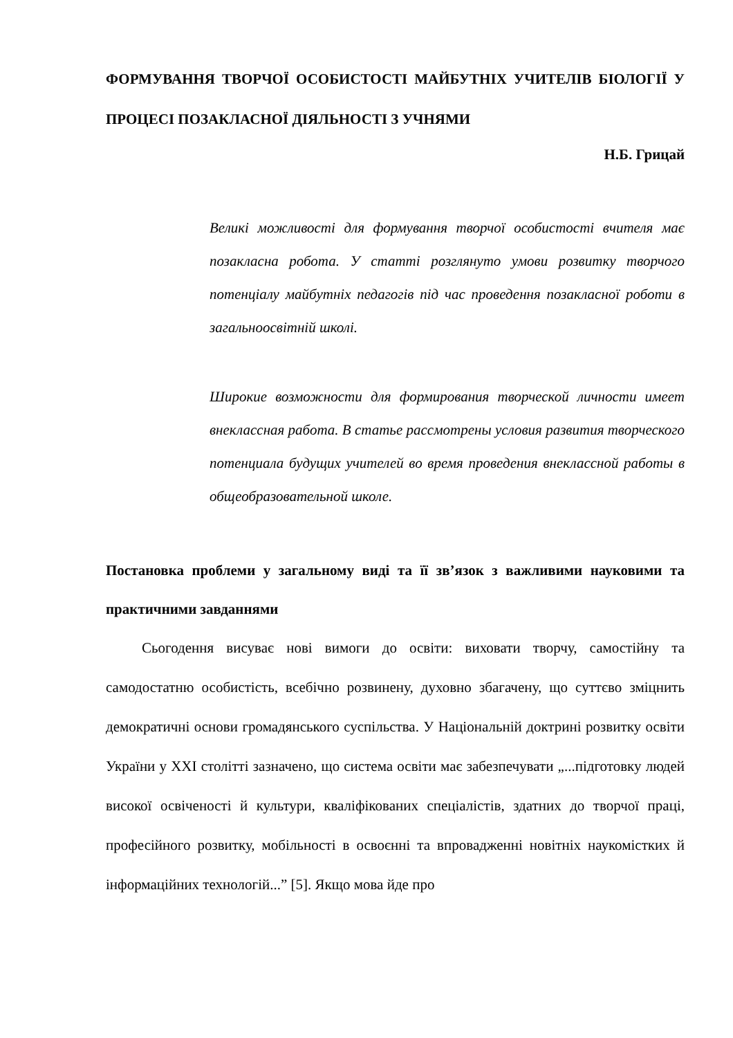ФОРМУВАННЯ ТВОРЧОЇ ОСОБИСТОСТІ МАЙБУТНІХ УЧИТЕЛІВ БІОЛОГІЇ У ПРОЦЕСІ ПОЗАКЛАСНОЇ ДІЯЛЬНОСТІ З УЧНЯМИ
Н.Б. Грицай
Великі можливості для формування творчої особистості вчителя має позакласна робота. У статті розглянуто умови розвитку творчого потенціалу майбутніх педагогів під час проведення позакласної роботи в загальноосвітній школі.
Широкие возможности для формирования творческой личности имеет внеклассная работа. В статье рассмотрены условия развития творческого потенциала будущих учителей во время проведения внеклассной работы в общеобразовательной школе.
Постановка проблеми у загальному виді та її зв’язок з важливими науковими та практичними завданнями
Сьогодення висуває нові вимоги до освіти: виховати творчу, самостійну та самодостатню особистість, всебічно розвинену, духовно збагачену, що суттєво зміцнить демократичні основи громадянського суспільства. У Національній доктрині розвитку освіти України у ХХІ столітті зазначено, що система освіти має забезпечувати „...підготовку людей високої освіченості й культури, кваліфікованих спеціалістів, здатних до творчої праці, професійного розвитку, мобільності в освоєнні та впровадженні новітніх наукомістких й інформаційних технологій...” [5]. Якщо мова йде про